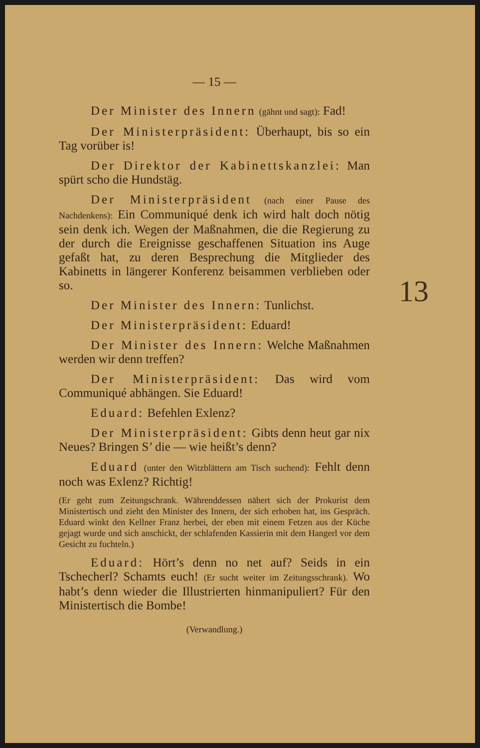— 15 —
Der Minister des Innern (gähnt und sagt): Fad!
Der Ministerpräsident: Überhaupt, bis so ein Tag vorüber is!
Der Direktor der Kabinettskanzlei: Man spürt scho die Hundstäg.
Der Ministerpräsident (nach einer Pause des Nachdenkens): Ein Communiqué denk ich wird halt doch nötig sein denk ich. Wegen der Maßnahmen, die die Regierung zu der durch die Ereignisse geschaffenen Situation ins Auge gefaßt hat, zu deren Besprechung die Mitglieder des Kabinetts in längerer Konferenz beisammen verblieben oder so.
Der Minister des Innern: Tunlichst.
Der Ministerpräsident: Eduard!
Der Minister des Innern: Welche Maßnahmen werden wir denn treffen?
Der Ministerpräsident: Das wird vom Communiqué abhängen. Sie Eduard!
Eduard: Befehlen Exlenz?
Der Ministerpräsident: Gibts denn heut gar nix Neues? Bringen S’ die — wie heißt’s denn?
Eduard (unter den Witzblättern am Tisch suchend): Fehlt denn noch was Exlenz? Richtig!
(Er geht zum Zeitungschrank. Währenddessen nähert sich der Prokurist dem Ministertisch und zieht den Minister des Innern, der sich erhoben hat, ins Gespräch. Eduard winkt den Kellner Franz herbei, der eben mit einem Fetzen aus der Küche gejagt wurde und sich anschickt, der schlafenden Kassierin mit dem Hangerl vor dem Gesicht zu fuchteln.)
Eduard: Hört’s denn no net auf? Seids in ein Tschecherl? Schamts euch! (Er sucht weiter im Zeitungsschrank). Wo habt’s denn wieder die Illustrierten hinmanipuliert? Für den Ministertisch die Bombe!
(Verwandlung.)
13